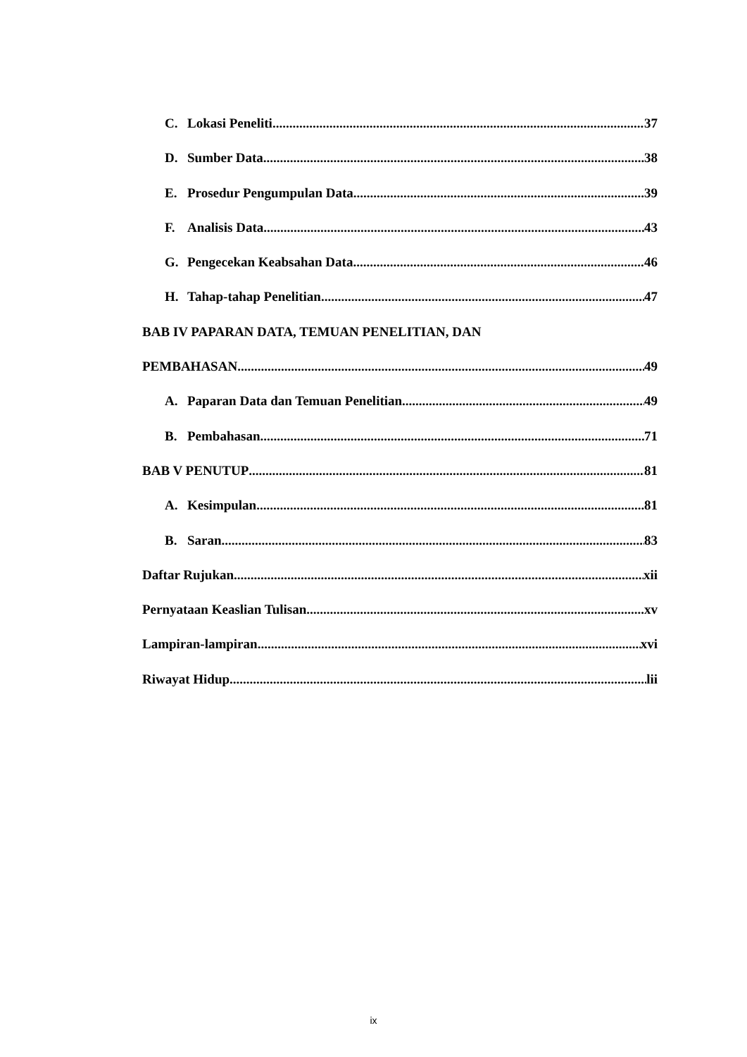C. Lokasi Peneliti 37
D. Sumber Data 38
E. Prosedur Pengumpulan Data 39
F. Analisis Data 43
G. Pengecekan Keabsahan Data 46
H. Tahap-tahap Penelitian 47
BAB IV PAPARAN DATA, TEMUAN PENELITIAN, DAN
PEMBAHASAN 49
A. Paparan Data dan Temuan Penelitian 49
B. Pembahasan 71
BAB V PENUTUP 81
A. Kesimpulan 81
B. Saran 83
Daftar Rujukan xii
Pernyataan Keaslian Tulisan xv
Lampiran-lampiran xvi
Riwayat Hidup lii
ix